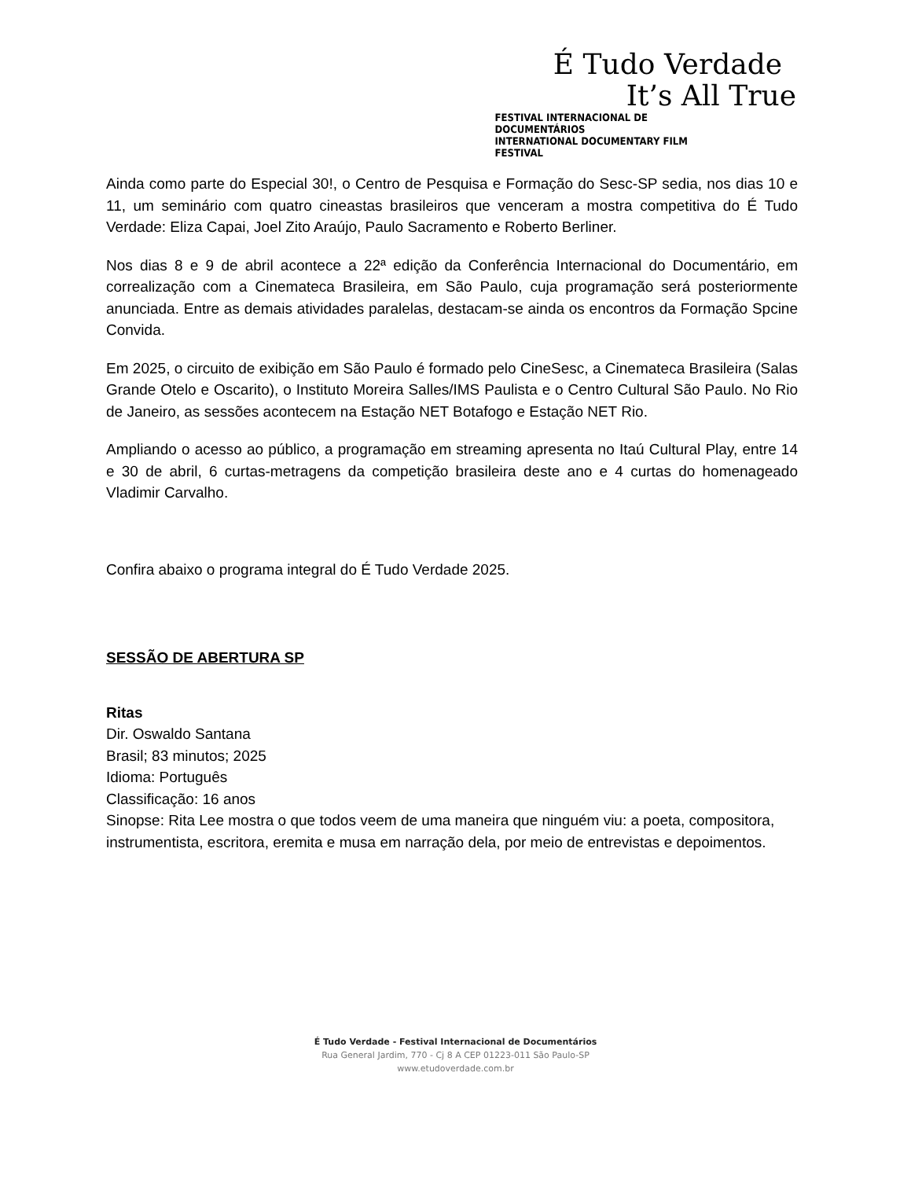É Tudo Verdade
It’s All True
FESTIVAL INTERNACIONAL DE DOCUMENTÁRIOS
INTERNATIONAL DOCUMENTARY FILM FESTIVAL
Ainda como parte do Especial 30!, o Centro de Pesquisa e Formação do Sesc-SP sedia, nos dias 10 e 11, um seminário com quatro cineastas brasileiros que venceram a mostra competitiva do É Tudo Verdade: Eliza Capai, Joel Zito Araújo, Paulo Sacramento e Roberto Berliner.
Nos dias 8 e 9 de abril acontece a 22ª edição da Conferência Internacional do Documentário, em correalização com a Cinemateca Brasileira, em São Paulo, cuja programação será posteriormente anunciada. Entre as demais atividades paralelas, destacam-se ainda os encontros da Formação Spcine Convida.
Em 2025, o circuito de exibição em São Paulo é formado pelo CineSesc, a Cinemateca Brasileira (Salas Grande Otelo e Oscarito), o Instituto Moreira Salles/IMS Paulista e o Centro Cultural São Paulo. No Rio de Janeiro, as sessões acontecem na Estação NET Botafogo e Estação NET Rio.
Ampliando o acesso ao público, a programação em streaming apresenta no Itaú Cultural Play, entre 14 e 30 de abril, 6 curtas-metragens da competição brasileira deste ano e 4 curtas do homenageado Vladimir Carvalho.
Confira abaixo o programa integral do É Tudo Verdade 2025.
SESSÃO DE ABERTURA SP
Ritas
Dir. Oswaldo Santana
Brasil; 83 minutos; 2025
Idioma: Português
Classificação: 16 anos
Sinopse: Rita Lee mostra o que todos veem de uma maneira que ninguém viu: a poeta, compositora, instrumentista, escritora, eremita e musa em narração dela, por meio de entrevistas e depoimentos.
É Tudo Verdade - Festival Internacional de Documentários
Rua General Jardim, 770 - Cj 8 A CEP 01223-011 São Paulo-SP
www.etudoverdade.com.br